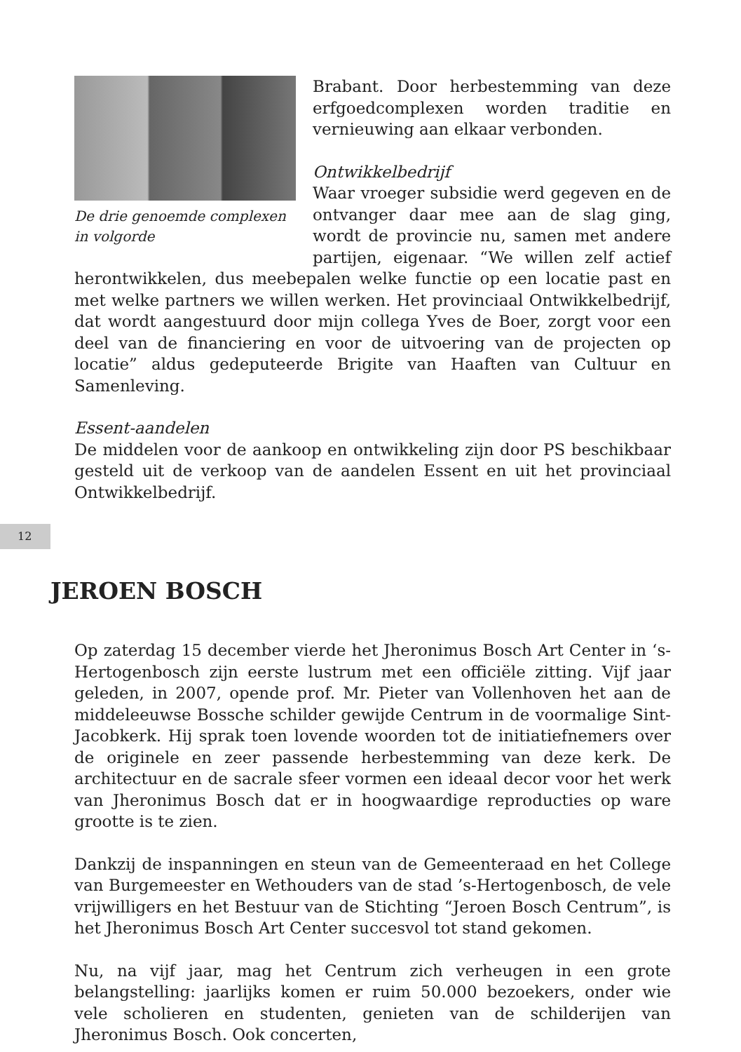De drie genoemde complexen
in volgorde
Brabant. Door herbestemming van deze erfgoedcomplexen worden traditie en vernieuwing aan elkaar verbonden.
Ontwikkelbedrijf
Waar vroeger subsidie werd gegeven en de ontvanger daar mee aan de slag ging, wordt de provincie nu, samen met andere partijen, eigenaar. “We willen zelf actief herontwikkelen, dus meebepalen welke functie op een locatie past en met welke partners we willen werken. Het provinciaal Ontwikkelbedrijf, dat wordt aangestuurd door mijn collega Yves de Boer, zorgt voor een deel van de financiering en voor de uitvoering van de projecten op locatie” aldus gedeputeerde Brigite van Haaften van Cultuur en Samenleving.
Essent-aandelen
De middelen voor de aankoop en ontwikkeling zijn door PS beschikbaar gesteld uit de verkoop van de aandelen Essent en uit het provinciaal Ontwikkelbedrijf.
12
JEROEN BOSCH
Op zaterdag 15 december vierde het Jheronimus Bosch Art Center in ‘s-Hertogenbosch zijn eerste lustrum met een officiële zitting. Vijf jaar geleden, in 2007, opende prof. Mr. Pieter van Vollenhoven het aan de middeleeuwse Bossche schilder gewijde Centrum in de voormalige Sint-Jacobkerk. Hij sprak toen lovende woorden tot de initiatiefnemers over de originele en zeer passende herbestemming van deze kerk. De architectuur en de sacrale sfeer vormen een ideaal decor voor het werk van Jheronimus Bosch dat er in hoogwaardige reproducties op ware grootte is te zien.
Dankzij de inspanningen en steun van de Gemeenteraad en het College van Burgemeester en Wethouders van de stad ’s-Hertogenbosch, de vele vrijwilligers en het Bestuur van de Stichting “Jeroen Bosch Centrum”, is het Jheronimus Bosch Art Center succesvol tot stand gekomen.
Nu, na vijf jaar, mag het Centrum zich verheugen in een grote belangstelling: jaarlijks komen er ruim 50.000 bezoekers, onder wie vele scholieren en studenten, genieten van de schilderijen van Jheronimus Bosch. Ook concerten,